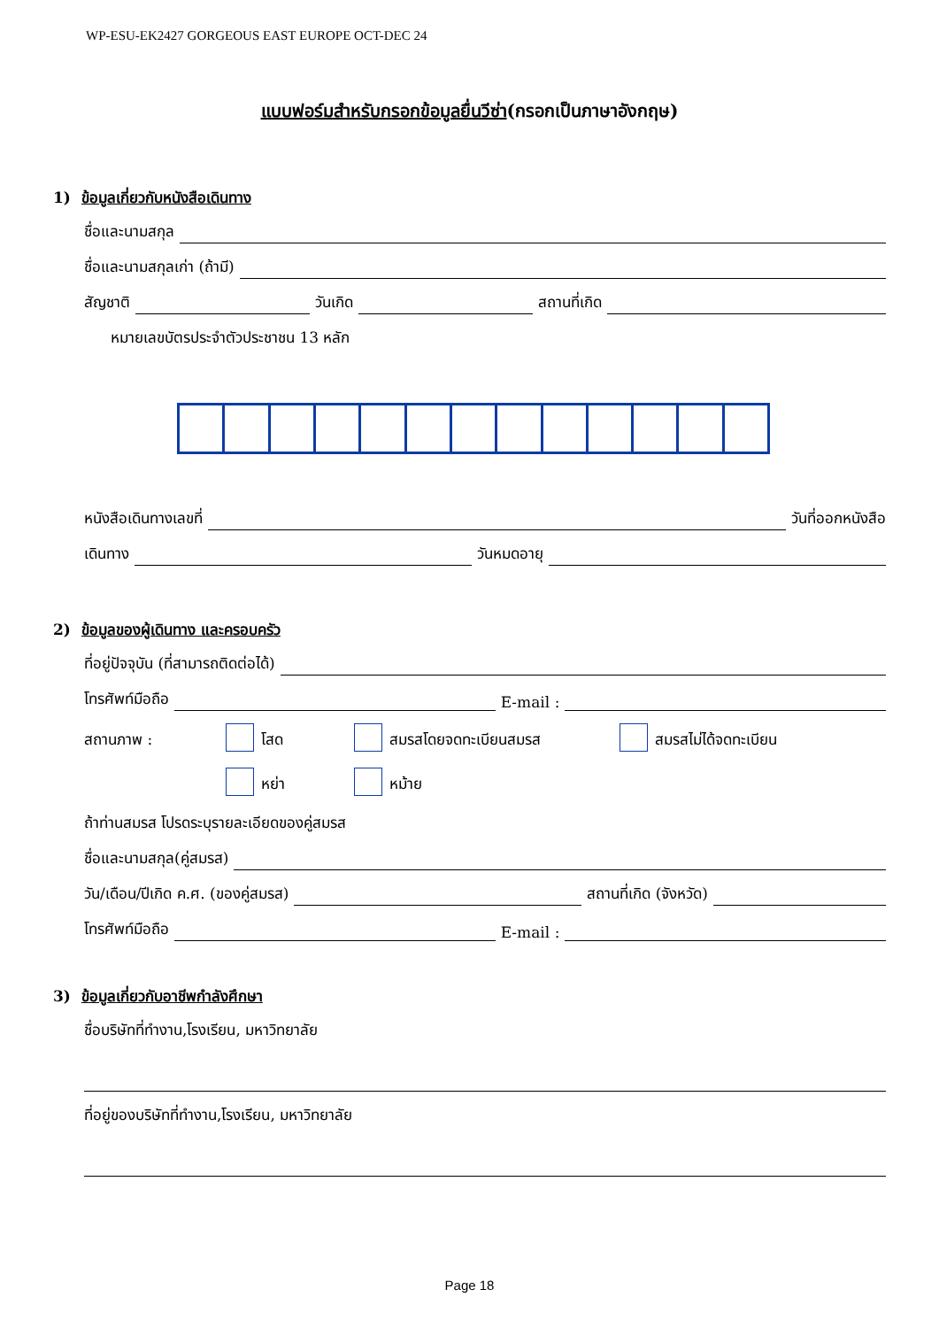WP-ESU-EK2427 GORGEOUS EAST EUROPE OCT-DEC 24
แบบฟอร์มสำหรับกรอกข้อมูลยื่นวีซ่า(กรอกเป็นภาษาอังกฤษ)
1) ข้อมูลเกี่ยวกับหนังสือเดินทาง
ชื่อและนามสกุล
ชื่อและนามสกุลเก่า (ถ้ามี)
สัญชาติ วันเกิด สถานที่เกิด
หมายเลขบัตรประจำตัวประชาชน 13 หลัก
หนังสือเดินทางเลขที่ วันที่ออกหนังสือ
เดินทาง วันหมดอายุ
2) ข้อมูลของผู้เดินทาง และครอบครัว
ที่อยู่ปัจจุบัน (ที่สามารถติดต่อได้)
โทรศัพท์มือถือ E-mail :
สถานภาพ : โสด สมรสโดยจดทะเบียนสมรส สมรสไม่ได้จดทะเบียน
หย่า หม้าย
ถ้าท่านสมรส โปรดระบุรายละเอียดของคู่สมรส
ชื่อและนามสกุล(คู่สมรส)
วัน/เดือน/ปีเกิด ค.ศ. (ของคู่สมรส) สถานที่เกิด (จังหวัด)
โทรศัพท์มือถือ E-mail :
3) ข้อมูลเกี่ยวกับอาชีพกำลังศึกษา
ชื่อบริษัทที่ทำงาน,โรงเรียน, มหาวิทยาลัย
ที่อยู่ของบริษัทที่ทำงาน,โรงเรียน, มหาวิทยาลัย
Page 18